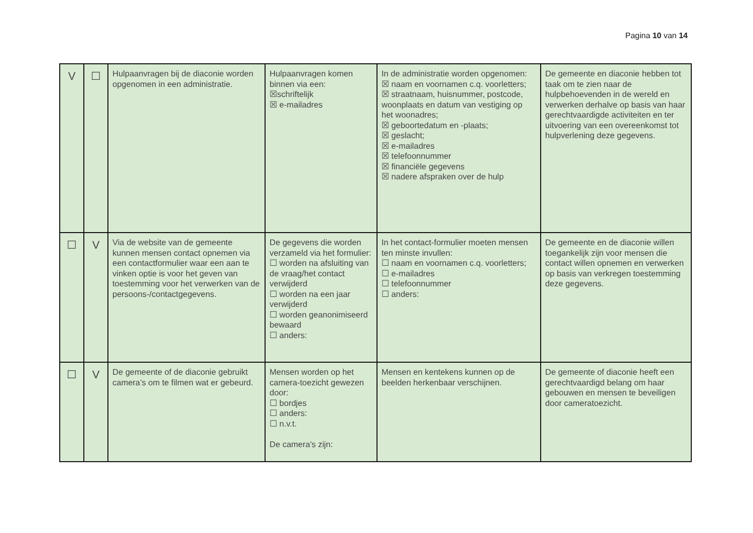Pagina 10 van 14
| V | ☐ | Hulpaanvragen bij de diaconie worden opgenomen in een administratie. | Hulpaanvragen komen binnen via een: ☒schriftelijk ☒ e-mailadres | In de administratie worden opgenomen: ☒ naam en voornamen c.q. voorletters; ☒ straatnaam, huisnummer, postcode, woonplaats en datum van vestiging op het woonadres; ☒ geboortedatum en -plaats; ☒ geslacht; ☒ e-mailadres ☒ telefoonnummer ☒ financiële gegevens ☒ nadere afspraken over de hulp | De gemeente en diaconie hebben tot taak om te zien naar de hulpbehoevenden in de wereld en verwerken derhalve op basis van haar gerechtvaardigde activiteiten en ter uitvoering van een overeenkomst tot hulpverlening deze gegevens. |
| ☐ | V | Via de website van de gemeente kunnen mensen contact opnemen via een contactformulier waar een aan te vinken optie is voor het geven van toestemming voor het verwerken van de persoons-/contactgegevens. | De gegevens die worden verzameld via het formulier: ☐ worden na afsluiting van de vraag/het contact verwijderd ☐ worden na een jaar verwijderd ☐ worden geanonimiseerd bewaard ☐ anders: | In het contact-formulier moeten mensen ten minste invullen: ☐ naam en voornamen c.q. voorletters; ☐ e-mailadres ☐ telefoonnummer ☐ anders: | De gemeente en de diaconie willen toegankelijk zijn voor mensen die contact willen opnemen en verwerken op basis van verkregen toestemming deze gegevens. |
| ☐ | V | De gemeente of de diaconie gebruikt camera’s om te filmen wat er gebeurd. | Mensen worden op het camera-toezicht gewezen door: ☐ bordjes ☐ anders: ☐ n.v.t. De camera's zijn: | Mensen en kentekens kunnen op de beelden herkenbaar verschijnen. | De gemeente of diaconie heeft een gerechtvaardigd belang om haar gebouwen en mensen te beveiligen door cameratoezicht. |